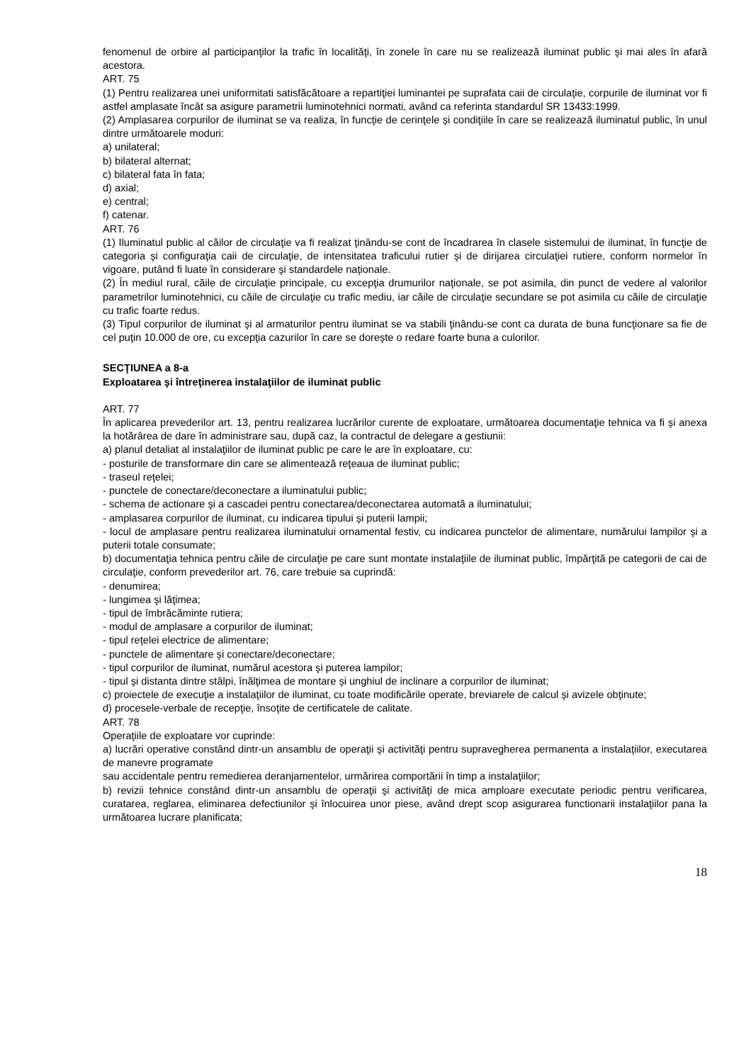fenomenul de orbire al participanţilor la trafic în localităţi, în zonele în care nu se realizează iluminat public şi mai ales în afară acestora.
ART. 75
(1) Pentru realizarea unei uniformitati satisfăcătoare a repartiţiei luminantei pe suprafata caii de circulaţie, corpurile de iluminat vor fi astfel amplasate încât sa asigure parametrii luminotehnici normati, având ca referinta standardul SR 13433:1999.
(2) Amplasarea corpurilor de iluminat se va realiza, în funcţie de cerinţele şi condiţiile în care se realizează iluminatul public, în unul dintre următoarele moduri:
a) unilateral;
b) bilateral alternat;
c) bilateral fata în fata;
d) axial;
e) central;
f) catenar.
ART. 76
(1) Iluminatul public al căilor de circulaţie va fi realizat ţinându-se cont de încadrarea în clasele sistemului de iluminat, în funcţie de categoria şi configuraţia caii de circulaţie, de intensitatea traficului rutier şi de dirijarea circulaţiei rutiere, conform normelor în vigoare, putând fi luate în considerare şi standardele naţionale.
(2) În mediul rural, căile de circulaţie principale, cu excepţia drumurilor naţionale, se pot asimila, din punct de vedere al valorilor parametrilor luminotehnici, cu căile de circulaţie cu trafic mediu, iar căile de circulaţie secundare se pot asimila cu căile de circulaţie cu trafic foarte redus.
(3) Tipul corpurilor de iluminat şi al armaturilor pentru iluminat se va stabili ţinându-se cont ca durata de buna funcţionare sa fie de cel puţin 10.000 de ore, cu excepţia cazurilor în care se doreşte o redare foarte buna a culorilor.
SECŢIUNEA a 8-a
Exploatarea şi întreţinerea instalaţiilor de iluminat public
ART. 77
În aplicarea prevederilor art. 13, pentru realizarea lucrărilor curente de exploatare, următoarea documentaţie tehnica va fi şi anexa la hotărârea de dare în administrare sau, după caz, la contractul de delegare a gestiunii:
a) planul detaliat al instalaţiilor de iluminat public pe care le are în exploatare, cu:
- posturile de transformare din care se alimentează reţeaua de iluminat public;
- traseul reţelei;
- punctele de conectare/deconectare a iluminatului public;
- schema de actionare şi a cascadei pentru conectarea/deconectarea automată a iluminatului;
- amplasarea corpurilor de iluminat, cu indicarea tipului şi puterii lampii;
- locul de amplasare pentru realizarea iluminatului ornamental festiv, cu indicarea punctelor de alimentare, numărului lampilor şi a puterii totale consumate;
b) documentaţia tehnica pentru căile de circulaţie pe care sunt montate instalaţiile de iluminat public, împărţită pe categorii de cai de circulaţie, conform prevederilor art. 76, care trebuie sa cuprindă:
- denumirea;
- lungimea şi lăţimea;
- tipul de îmbrăcăminte rutiera;
- modul de amplasare a corpurilor de iluminat;
- tipul reţelei electrice de alimentare;
- punctele de alimentare şi conectare/deconectare;
- tipul corpurilor de iluminat, numărul acestora şi puterea lampilor;
- tipul şi distanta dintre stâlpi, înălţimea de montare şi unghiul de inclinare a corpurilor de iluminat;
c) proiectele de execuţie a instalaţiilor de iluminat, cu toate modificările operate, breviarele de calcul şi avizele obţinute;
d) procesele-verbale de recepţie, însoţite de certificatele de calitate.
ART. 78
Operaţiile de exploatare vor cuprinde:
a) lucrări operative constând dintr-un ansamblu de operaţii şi activităţi pentru supravegherea permanenta a instalaţiilor, executarea de manevre programate
sau accidentale pentru remedierea deranjamentelor, urmărirea comportării în timp a instalaţiilor;
b) revizii tehnice constând dintr-un ansamblu de operaţii şi activităţi de mica amploare executate periodic pentru verificarea, curatarea, reglarea, eliminarea defectiunilor şi înlocuirea unor piese, având drept scop asigurarea functionarii instalaţiilor pana la următoarea lucrare planificata;
18